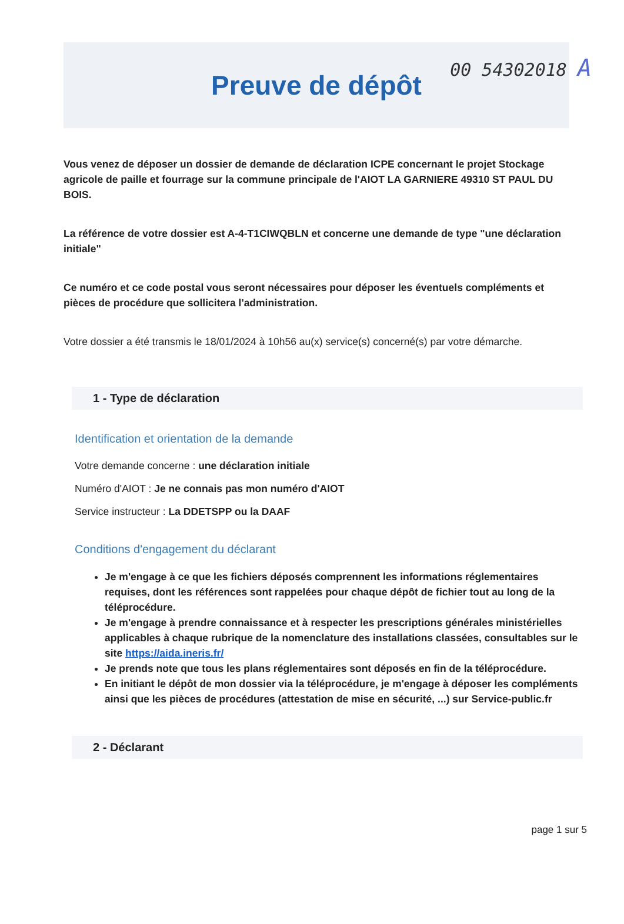00 54302018 A
Preuve de dépôt
Vous venez de déposer un dossier de demande de déclaration ICPE concernant le projet Stockage agricole de paille et fourrage sur la commune principale de l'AIOT LA GARNIERE 49310 ST PAUL DU BOIS.
La référence de votre dossier est A-4-T1CIWQBLN et concerne une demande de type "une déclaration initiale"
Ce numéro et ce code postal vous seront nécessaires pour déposer les éventuels compléments et pièces de procédure que sollicitera l'administration.
Votre dossier a été transmis le 18/01/2024 à 10h56 au(x) service(s) concerné(s) par votre démarche.
1 - Type de déclaration
Identification et orientation de la demande
Votre demande concerne : une déclaration initiale
Numéro d'AIOT : Je ne connais pas mon numéro d'AIOT
Service instructeur : La DDETSPP ou la DAAF
Conditions d'engagement du déclarant
Je m'engage à ce que les fichiers déposés comprennent les informations réglementaires requises, dont les références sont rappelées pour chaque dépôt de fichier tout au long de la téléprocédure.
Je m'engage à prendre connaissance et à respecter les prescriptions générales ministérielles applicables à chaque rubrique de la nomenclature des installations classées, consultables sur le site https://aida.ineris.fr/
Je prends note que tous les plans réglementaires sont déposés en fin de la téléprocédure.
En initiant le dépôt de mon dossier via la téléprocédure, je m'engage à déposer les compléments ainsi que les pièces de procédures (attestation de mise en sécurité, ...) sur Service-public.fr
2 - Déclarant
page 1 sur 5